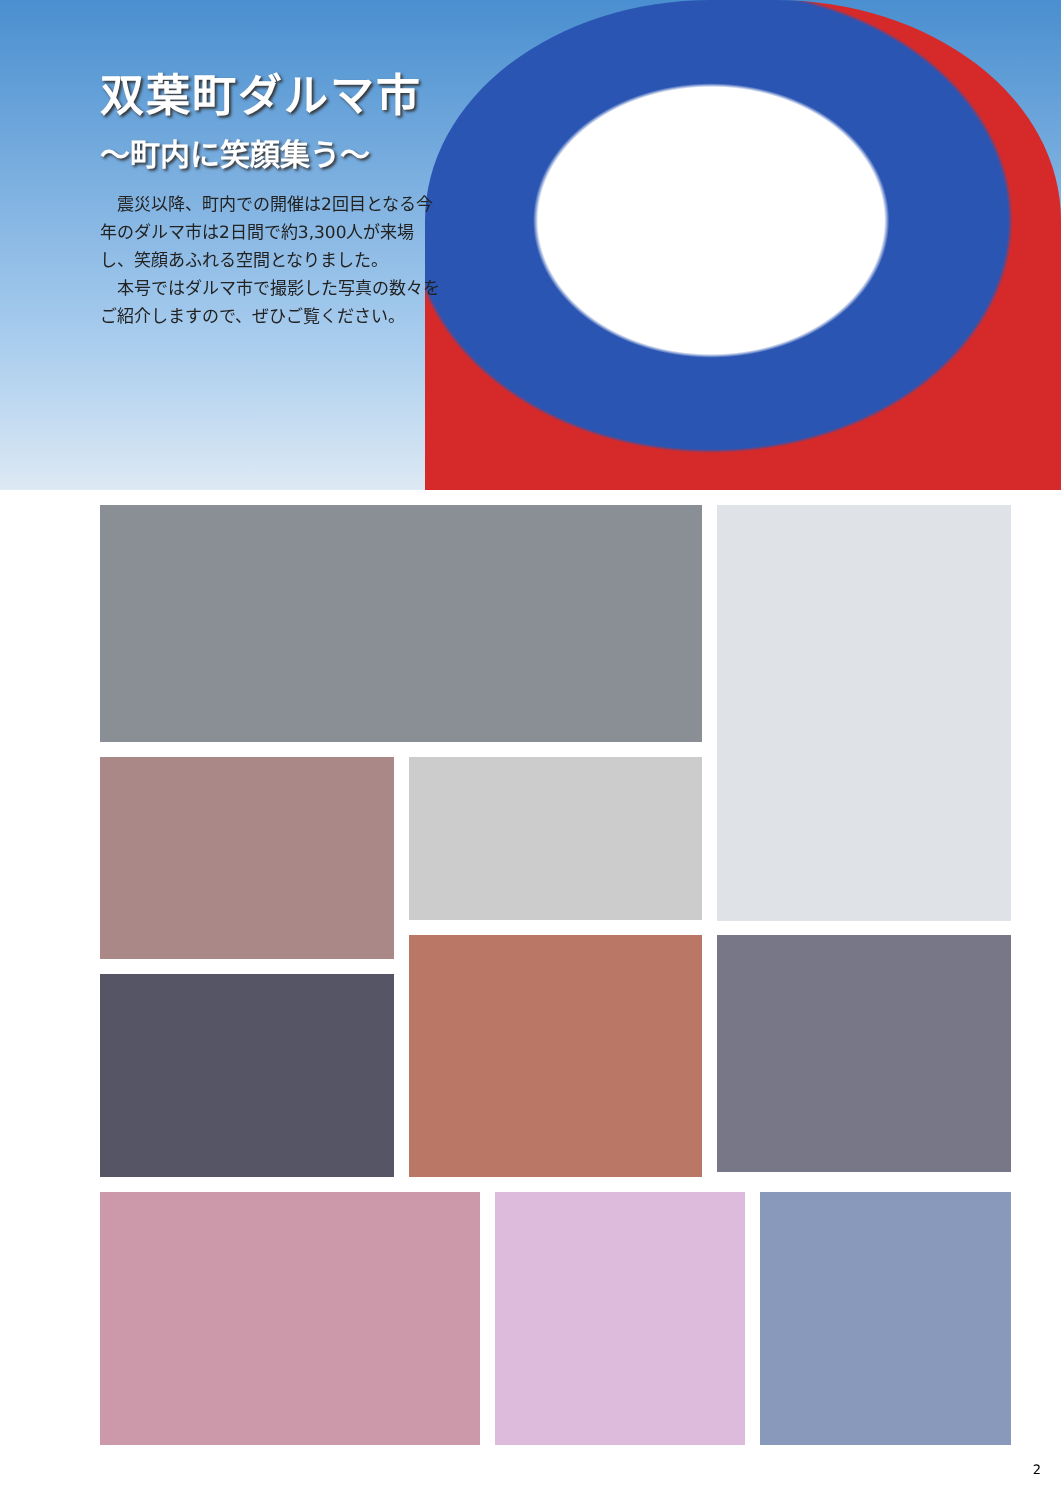双葉町ダルマ市
～町内に笑顔集う～
　震災以降、町内での開催は2回目となる今年のダルマ市は2日間で約3,300人が来場し、笑顔あふれる空間となりました。
　本号ではダルマ市で撮影した写真の数々をご紹介しますので、ぜひご覧ください。
2